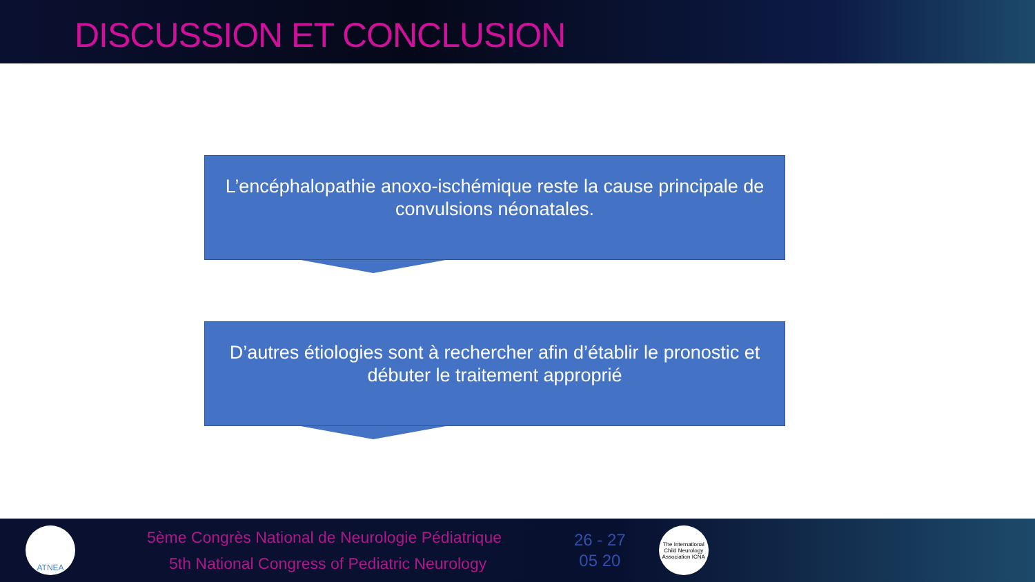DISCUSSION ET CONCLUSION
L’encéphalopathie anoxo-ischémique reste la cause principale de convulsions néonatales.
D’autres étiologies sont à rechercher afin d’établir le pronostic et débuter le traitement approprié
ATNEA
5ème Congrès National de Neurologie Pédiatrique
5th National Congress of Pediatric Neurology
26 - 27
05 20
The International Child Neurology Association ICNA